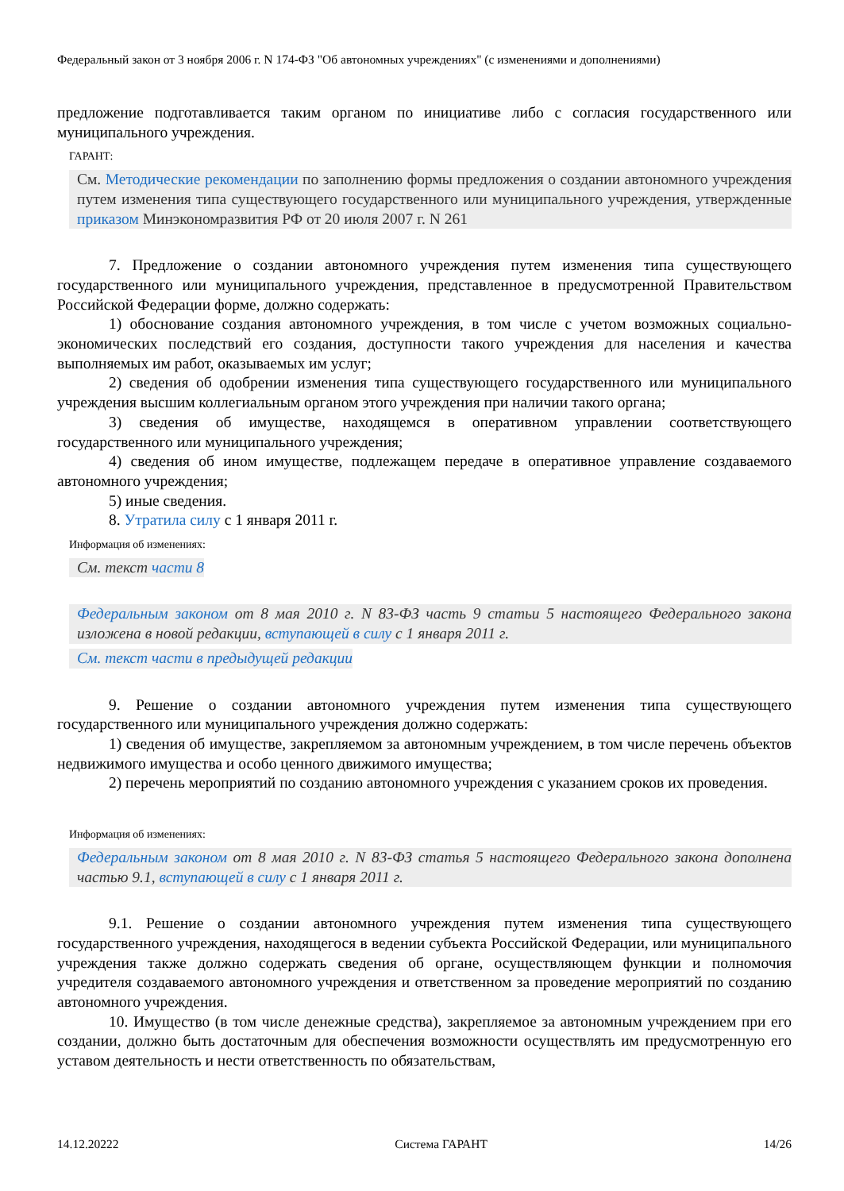Федеральный закон от 3 ноября 2006 г. N 174-ФЗ "Об автономных учреждениях" (с изменениями и дополнениями)
предложение подготавливается таким органом по инициативе либо с согласия государственного или муниципального учреждения.
ГАРАНТ:
См. Методические рекомендации по заполнению формы предложения о создании автономного учреждения путем изменения типа существующего государственного или муниципального учреждения, утвержденные приказом Минэкономразвития РФ от 20 июля 2007 г. N 261
7. Предложение о создании автономного учреждения путем изменения типа существующего государственного или муниципального учреждения, представленное в предусмотренной Правительством Российской Федерации форме, должно содержать:
1) обоснование создания автономного учреждения, в том числе с учетом возможных социально-экономических последствий его создания, доступности такого учреждения для населения и качества выполняемых им работ, оказываемых им услуг;
2) сведения об одобрении изменения типа существующего государственного или муниципального учреждения высшим коллегиальным органом этого учреждения при наличии такого органа;
3) сведения об имуществе, находящемся в оперативном управлении соответствующего государственного или муниципального учреждения;
4) сведения об ином имуществе, подлежащем передаче в оперативное управление создаваемого автономного учреждения;
5) иные сведения.
8. Утратила силу с 1 января 2011 г.
Информация об изменениях:
См. текст части 8
Федеральным законом от 8 мая 2010 г. N 83-ФЗ часть 9 статьи 5 настоящего Федерального закона изложена в новой редакции, вступающей в силу с 1 января 2011 г.
См. текст части в предыдущей редакции
9. Решение о создании автономного учреждения путем изменения типа существующего государственного или муниципального учреждения должно содержать:
1) сведения об имуществе, закрепляемом за автономным учреждением, в том числе перечень объектов недвижимого имущества и особо ценного движимого имущества;
2) перечень мероприятий по созданию автономного учреждения с указанием сроков их проведения.
Информация об изменениях:
Федеральным законом от 8 мая 2010 г. N 83-ФЗ статья 5 настоящего Федерального закона дополнена частью 9.1, вступающей в силу с 1 января 2011 г.
9.1. Решение о создании автономного учреждения путем изменения типа существующего государственного учреждения, находящегося в ведении субъекта Российской Федерации, или муниципального учреждения также должно содержать сведения об органе, осуществляющем функции и полномочия учредителя создаваемого автономного учреждения и ответственном за проведение мероприятий по созданию автономного учреждения.
10. Имущество (в том числе денежные средства), закрепляемое за автономным учреждением при его создании, должно быть достаточным для обеспечения возможности осуществлять им предусмотренную его уставом деятельность и нести ответственность по обязательствам,
14.12.20222 Система ГАРАНТ 14/26